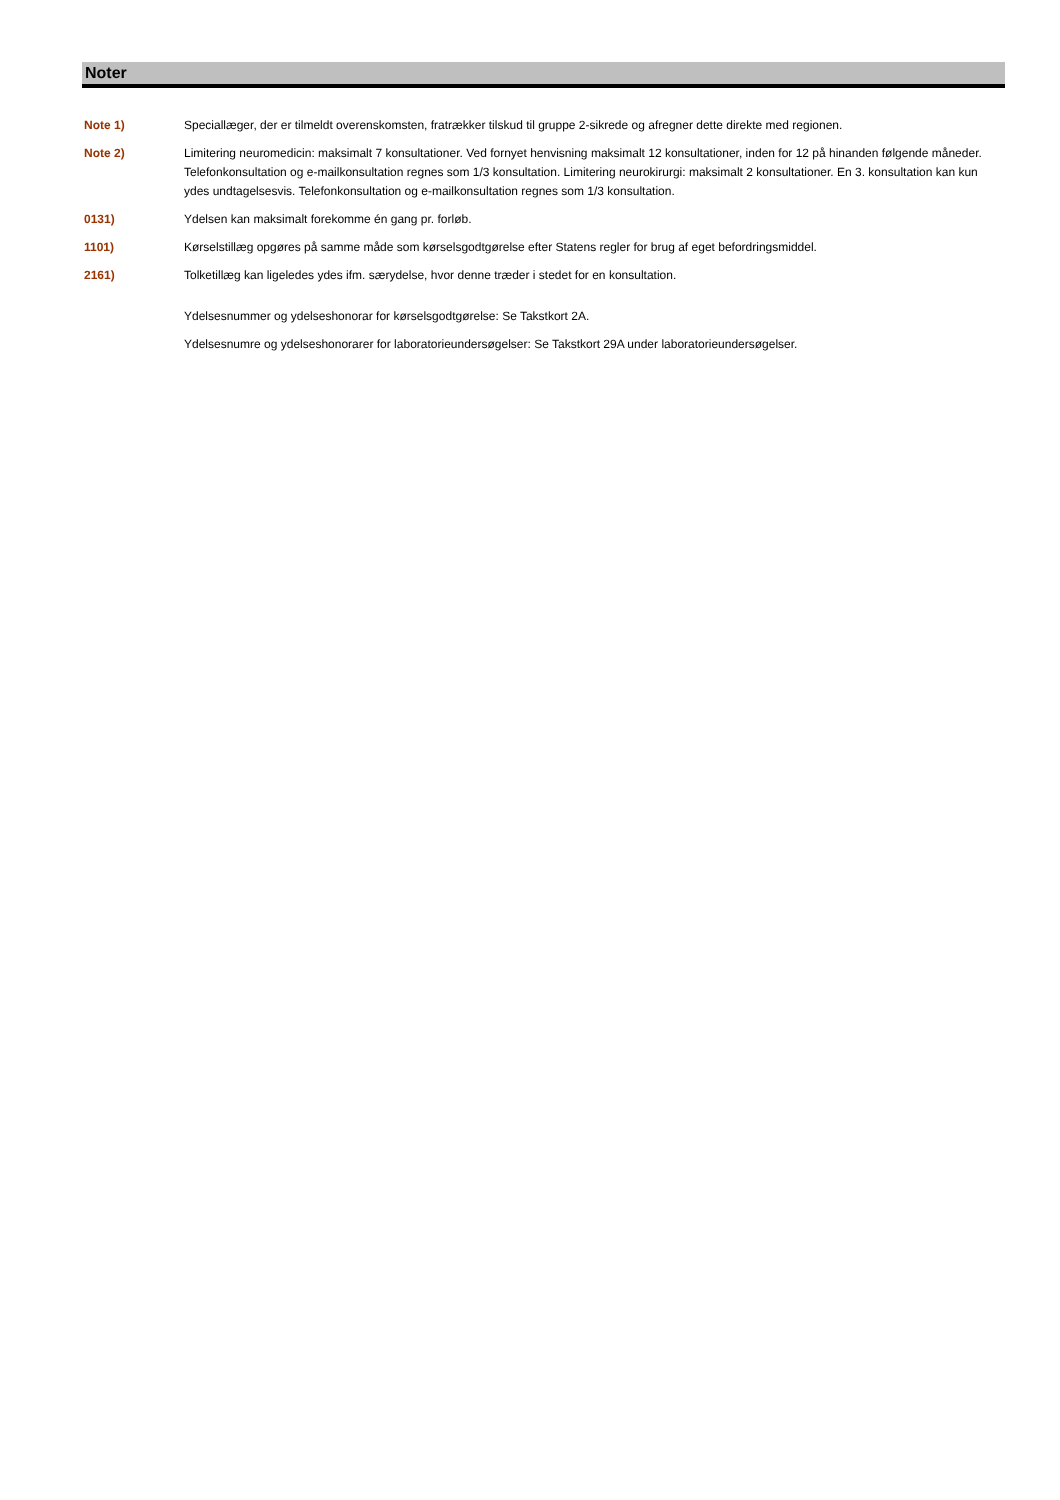Noter
Note 1) Speciallæger, der er tilmeldt overenskomsten, fratrækker tilskud til gruppe 2-sikrede og afregner dette direkte med regionen.
Note 2) Limitering neuromedicin: maksimalt 7 konsultationer. Ved fornyet henvisning maksimalt 12 konsultationer, inden for 12 på hinanden følgende måneder. Telefonkonsultation og e-mailkonsultation regnes som 1/3 konsultation. Limitering neurokirurgi: maksimalt 2 konsultationer. En 3. konsultation kan kun ydes undtagelsesvis. Telefonkonsultation og e-mailkonsultation regnes som 1/3 konsultation.
0131) Ydelsen kan maksimalt forekomme én gang pr. forløb.
1101) Kørselstillæg opgøres på samme måde som kørselsgodtgørelse efter Statens regler for brug af eget befordringsmiddel.
2161) Tolketillæg kan ligeledes ydes ifm. særydelse, hvor denne træder i stedet for en konsultation.
Ydelsesnummer og ydelseshonorar for kørselsgodtgørelse: Se Takstkort 2A.
Ydelsesnumre og ydelseshonorarer for laboratorieundersøgelser: Se Takstkort 29A under laboratorieundersøgelser.